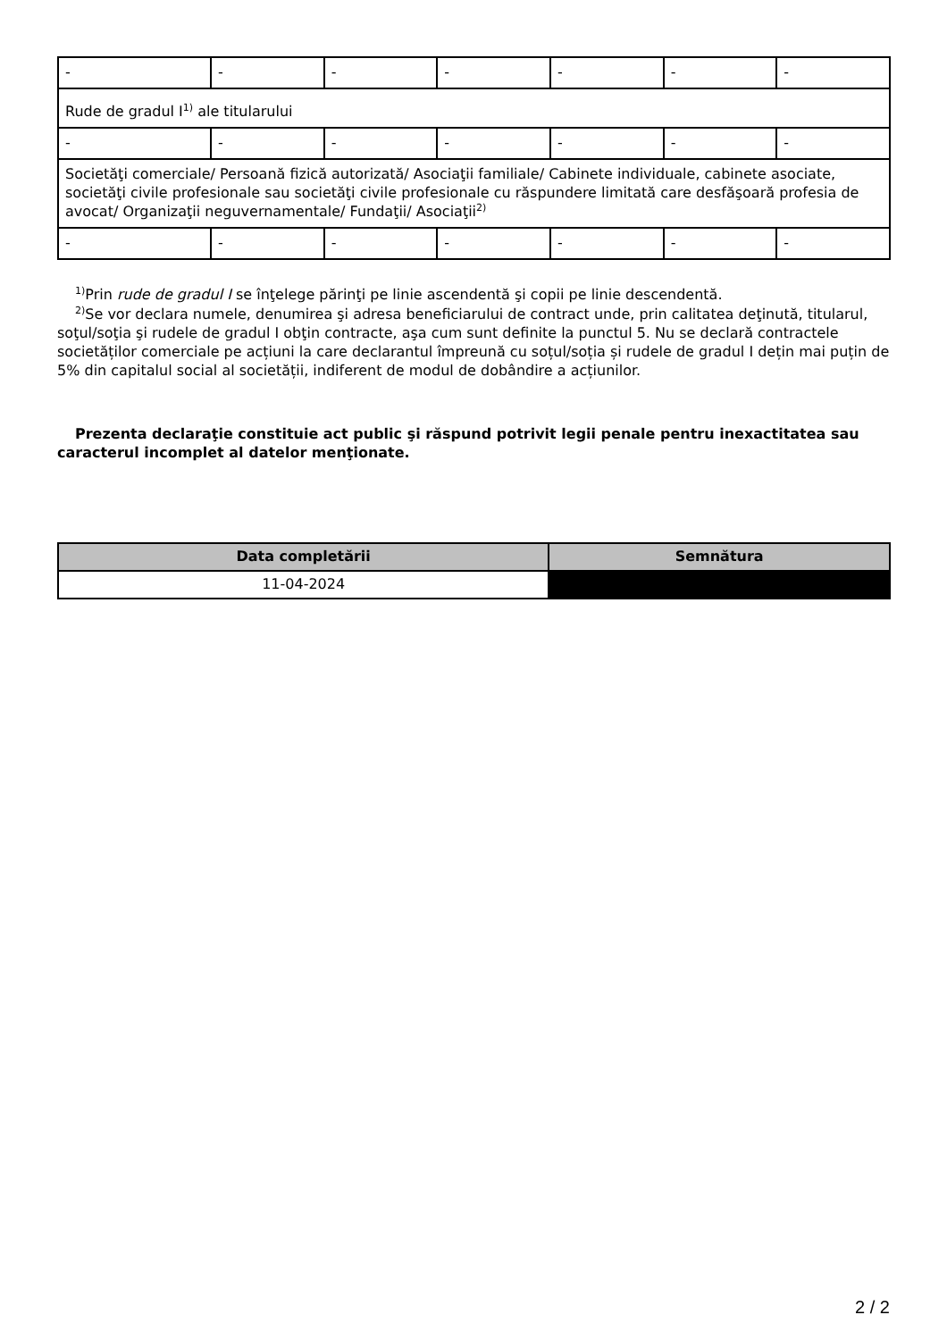| - | - | - | - | - | - | - |
| Rude de gradul I<sup>1)</sup> ale titularului | | | | | | |
| - | - | - | - | - | - | - |
| Societăţi comerciale/ Persoană fizică autorizată/ Asociaţii familiale/ Cabinete individuale, cabinete asociate, societăţi civile profesionale sau societăţi civile profesionale cu răspundere limitată care desfăşoară profesia de avocat/ Organizaţii neguvernamentale/ Fundaţii/ Asociaţii<sup>2)</sup> | | | | | | |
| - | - | - | - | - | - | - |
<sup>1)</sup> Prin rude de gradul I se înţelege părinţi pe linie ascendentă şi copii pe linie descendentă.
<sup>2)</sup> Se vor declara numele, denumirea şi adresa beneficiarului de contract unde, prin calitatea deţinută, titularul, soţul/soţia şi rudele de gradul I obţin contracte, aşa cum sunt definite la punctul 5. Nu se declară contractele societăților comerciale pe acțiuni la care declarantul împreună cu soțul/soția și rudele de gradul I dețin mai puțin de 5% din capitalul social al societății, indiferent de modul de dobândire a acțiunilor.
Prezenta declaraţie constituie act public şi răspund potrivit legii penale pentru inexactitatea sau caracterul incomplet al datelor menţionate.
| Data completării | Semnătura |
| --- | --- |
| 11-04-2024 | |
2 / 2